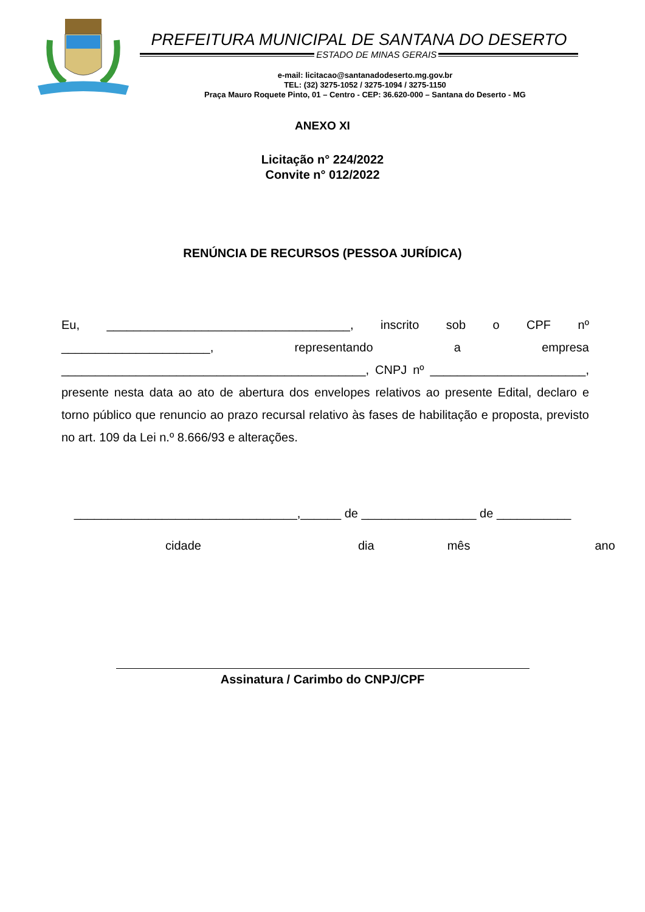PREFEITURA MUNICIPAL DE SANTANA DO DESERTO
ESTADO DE MINAS GERAIS
e-mail: licitacao@santanadodeserto.mg.gov.br
TEL: (32) 3275-1052 / 3275-1094 / 3275-1150
Praça Mauro Roquete Pinto, 01 – Centro - CEP: 36.620-000 – Santana do Deserto - MG
ANEXO XI
Licitação n° 224/2022
Convite n° 012/2022
RENÚNCIA DE RECURSOS (PESSOA JURÍDICA)
Eu, ____________________________________, inscrito sob o CPF nº ______________________, representando a empresa _____________________________________________, CNPJ nº _______________________, presente nesta data ao ato de abertura dos envelopes relativos ao presente Edital, declaro e torno público que renuncio ao prazo recursal relativo às fases de habilitação e proposta, previsto no art. 109 da Lei n.º 8.666/93 e alterações.
_________________________________,______ de _________________ de ___________
cidade dia mês ano
Assinatura / Carimbo do CNPJ/CPF